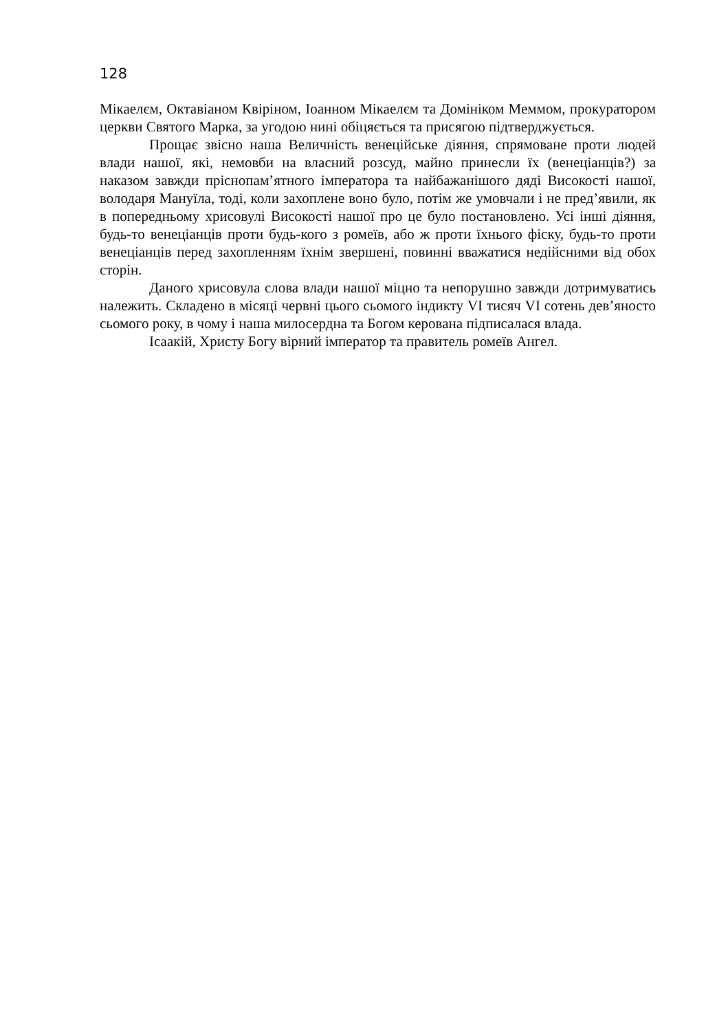128
Мікаелєм, Октавіаном Квіріном, Іоанном Мікаелєм та Домініком Меммом, прокуратором церкви Святого Марка, за угодою нині обіцяється та присягою підтверджується.
Прощає звісно наша Величність венеційське діяння, спрямоване проти людей влади нашої, які, немовби на власний розсуд, майно принесли їх (венеціанців?) за наказом завжди пріснопам’ятного імператора та найбажанішого дяді Високості нашої, володаря Мануїла, тоді, коли захоплене воно було, потім же умовчали і не пред’явили, як в попередньому хрисовулі Високості нашої про це було постановлено. Усі інші діяння, будь-то венеціанців проти будь-кого з ромеїв, або ж проти їхнього фіску, будь-то проти венеціанців перед захопленням їхнім звершені, повинні вважатися недійсними від обох сторін.
Даного хрисовула слова влади нашої міцно та непорушно завжди дотримуватись належить. Складено в місяці червні цього сьомого індикту VI тисяч VI сотень дев’яносто сьомого року, в чому і наша милосердна та Богом керована підписалася влада.
Ісаакій, Христу Богу вірний імператор та правитель ромеїв Ангел.